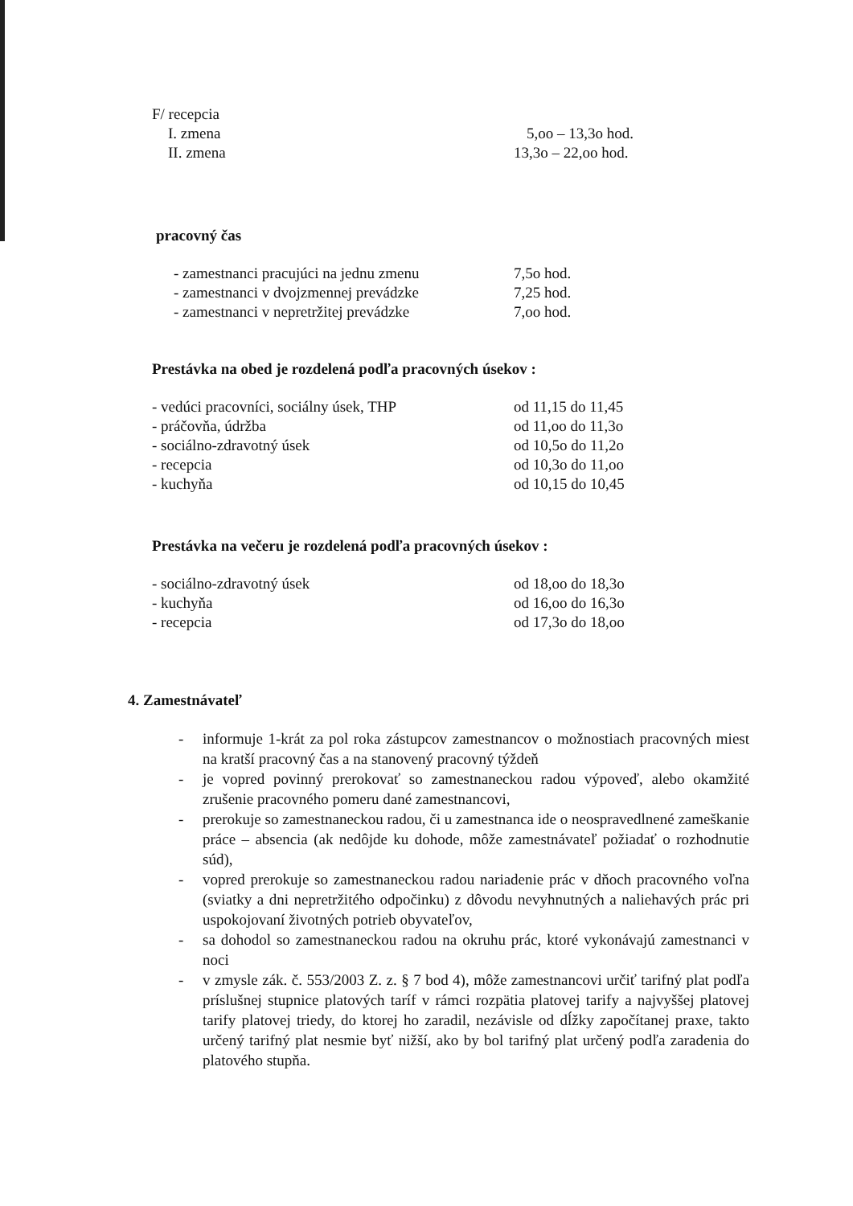F/ recepcia
I. zmena 5,oo – 13,3o hod.
II. zmena 13,3o – 22,oo hod.
pracovný čas
- zamestnanci pracujúci na jednu zmenu 7,5o hod.
- zamestnanci v dvojzmennej prevádzke 7,25 hod.
- zamestnanci v nepretržitej prevádzke 7,oo hod.
Prestávka na obed je rozdelená podľa pracovných úsekov :
- vedúci pracovníci, sociálny úsek, THP od 11,15 do 11,45
- práčovňa, údržba od 11,oo do 11,3o
- sociálno-zdravotný úsek od 10,5o do 11,2o
- recepcia od 10,3o do 11,oo
- kuchyňa od 10,15 do 10,45
Prestávka na večeru je rozdelená podľa pracovných úsekov :
- sociálno-zdravotný úsek od 18,oo do 18,3o
- kuchyňa od 16,oo do 16,3o
- recepcia od 17,3o do 18,oo
4. Zamestnávateľ
- informuje 1-krát za pol roka zástupcov zamestnancov o možnostiach pracovných miest na kratší pracovný čas a na stanovený pracovný týždeň
- je vopred povinný prerokovať so zamestnaneckou radou výpoveď, alebo okamžité zrušenie pracovného pomeru dané zamestnancovi,
- prerokuje so zamestnaneckou radou, či u zamestnanca ide o neospravedlnené zameškanie práce – absencia (ak nedôjde ku dohode, môže zamestnávateľ požiadať o rozhodnutie súd),
- vopred prerokuje so zamestnaneckou radou nariadenie prác v dňoch pracovného voľna (sviatky a dni nepretržitého odpočinku) z dôvodu nevyhnutných a naliehavých prác pri uspokojovaní životných potrieb obyvateľov,
- sa dohodol so zamestnaneckou radou na okruhu prác, ktoré vykonávajú zamestnanci v noci
- v zmysle zák. č. 553/2003 Z. z. § 7 bod 4), môže zamestnancovi určiť tarifný plat podľa príslušnej stupnice platových taríf v rámci rozpätia platovej tarify a najvyššej platovej tarify platovej triedy, do ktorej ho zaradil, nezávisle od dĺžky započítanej praxe, takto určený tarifný plat nesmie byť nižší, ako by bol tarifný plat určený podľa zaradenia do platového stupňa.